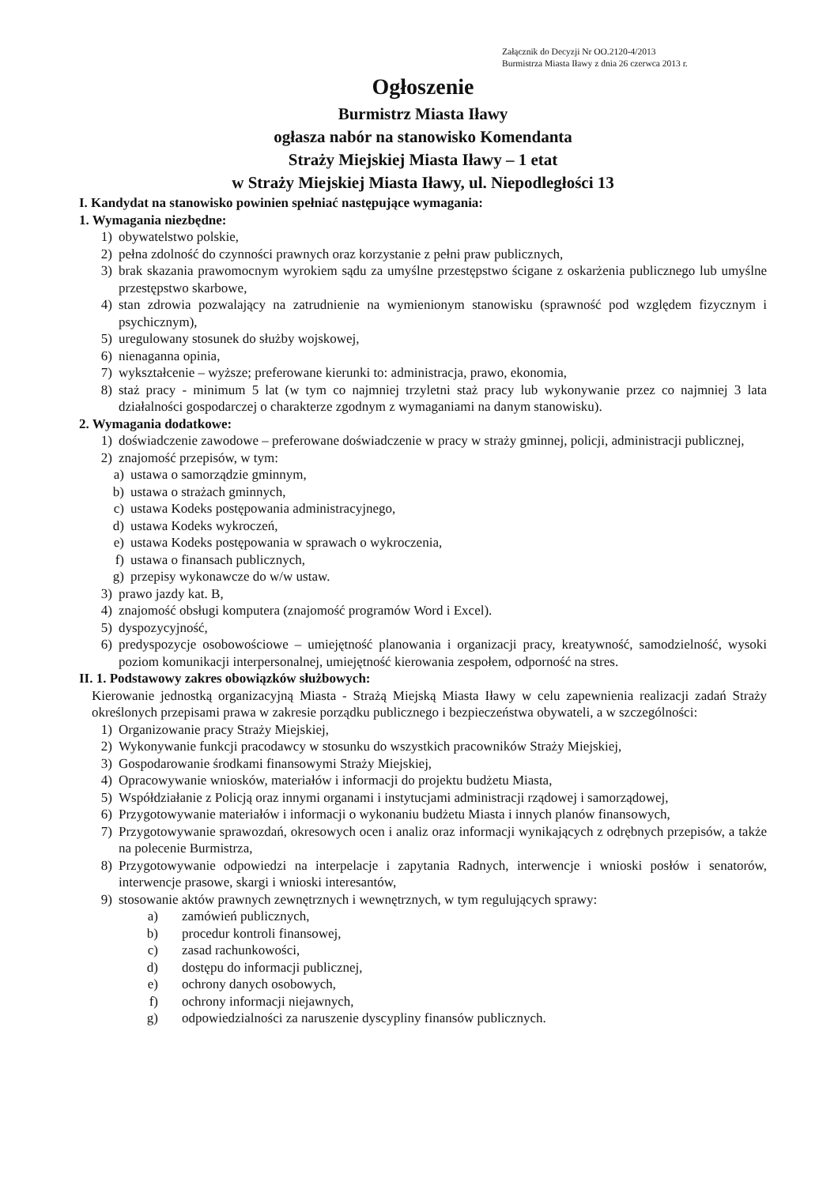Załącznik do Decyzji Nr OO.2120-4/2013
Burmistrza Miasta Iławy z dnia 26 czerwca 2013 r.
Ogłoszenie
Burmistrz Miasta Iławy
ogłasza nabór na stanowisko Komendanta
Straży Miejskiej Miasta Iławy – 1 etat
w Straży Miejskiej Miasta Iławy, ul. Niepodległości 13
I. Kandydat na stanowisko powinien spełniać następujące wymagania:
1. Wymagania niezbędne:
1) obywatelstwo polskie,
2) pełna zdolność do czynności prawnych oraz korzystanie z pełni praw publicznych,
3) brak skazania prawomocnym wyrokiem sądu za umyślne przestępstwo ścigane z oskarżenia publicznego lub umyślne przestępstwo skarbowe,
4) stan zdrowia pozwalający na zatrudnienie na wymienionym stanowisku (sprawność pod względem fizycznym i psychicznym),
5) uregulowany stosunek do służby wojskowej,
6) nienaganna opinia,
7) wykształcenie – wyższe; preferowane kierunki to: administracja, prawo, ekonomia,
8) staż pracy - minimum 5 lat (w tym co najmniej trzyletni staż pracy lub wykonywanie przez co najmniej 3 lata działalności gospodarczej o charakterze zgodnym z wymaganiami na danym stanowisku).
2. Wymagania dodatkowe:
1) doświadczenie zawodowe – preferowane doświadczenie w pracy w straży gminnej, policji, administracji publicznej,
2) znajomość przepisów, w tym:
a) ustawa o samorządzie gminnym,
b) ustawa o strażach gminnych,
c) ustawa Kodeks postępowania administracyjnego,
d) ustawa Kodeks wykroczeń,
e) ustawa Kodeks postępowania w sprawach o wykroczenia,
f) ustawa o finansach publicznych,
g) przepisy wykonawcze do w/w ustaw.
3) prawo jazdy kat. B,
4) znajomość obsługi komputera (znajomość programów Word i Excel).
5) dyspozycyjność,
6) predyspozycje osobowościowe – umiejętność planowania i organizacji pracy, kreatywność, samodzielność, wysoki poziom komunikacji interpersonalnej, umiejętność kierowania zespołem, odporność na stres.
II. 1. Podstawowy zakres obowiązków służbowych:
Kierowanie jednostką organizacyjną Miasta - Strażą Miejską Miasta Iławy w celu zapewnienia realizacji zadań Straży określonych przepisami prawa w zakresie porządku publicznego i bezpieczeństwa obywateli, a w szczególności:
1) Organizowanie pracy Straży Miejskiej,
2) Wykonywanie funkcji pracodawcy w stosunku do wszystkich pracowników Straży Miejskiej,
3) Gospodarowanie środkami finansowymi Straży Miejskiej,
4) Opracowywanie wniosków, materiałów i informacji do projektu budżetu Miasta,
5) Współdziałanie z Policją oraz innymi organami i instytucjami administracji rządowej i samorządowej,
6) Przygotowywanie materiałów i informacji o wykonaniu budżetu Miasta i innych planów finansowych,
7) Przygotowywanie sprawozdań, okresowych ocen i analiz oraz informacji wynikających z odrębnych przepisów, a także na polecenie Burmistrza,
8) Przygotowywanie odpowiedzi na interpelacje i zapytania Radnych, interwencje i wnioski posłów i senatorów, interwencje prasowe, skargi i wnioski interesantów,
9) stosowanie aktów prawnych zewnętrznych i wewnętrznych, w tym regulujących sprawy:
a) zamówień publicznych,
b) procedur kontroli finansowej,
c) zasad rachunkowości,
d) dostępu do informacji publicznej,
e) ochrony danych osobowych,
f) ochrony informacji niejawnych,
g) odpowiedzialności za naruszenie dyscypliny finansów publicznych.